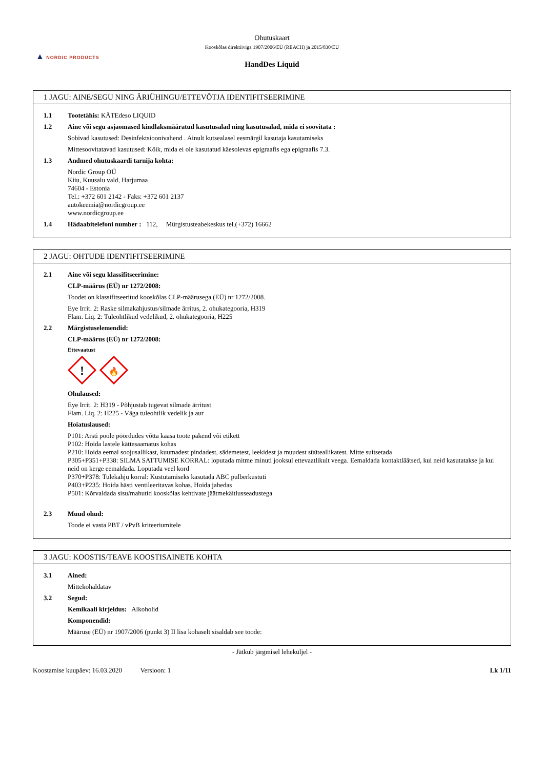▲ NORDIC PRODUCTS
Ohutuskaart
Kooskõlas direktiiviga 1907/2006/EÜ (REACH) ja 2015/830/EU
HandDes Liquid
1 JAGU: AINE/SEGU NING ÄRIÜHINGU/ETTEVÕTJA IDENTIFITSEERIMINE
1.1 Tootetähis: KÄTEdeso LIQUID
1.2 Aine või segu asjaomased kindlaksmääratud kasutusalad ning kasutusalad, mida ei soovitata :
Sobivad kasutused: Desinfektsioonivahend . Ainult kutsealasel eesmärgil kasutaja kasutamiseks
Mittesoovitatavad kasutused: Kõik, mida ei ole kasutatud käesolevas epigraafis ega epigraafis 7.3.
1.3 Andmed ohutuskaardi tarnija kohta:
Nordic Group OÜ
Kiiu, Kuusalu vald, Harjumaa
74604 - Estonia
Tel.: +372 601 2142 - Faks: +372 601 2137
autokeemia@nordicgroup.ee
www.nordicgroup.ee
1.4 Hädaabitelefoni number : 112, Mürgistusteabekeskus tel.(+372) 16662
2 JAGU: OHTUDE IDENTIFITSEERIMINE
2.1 Aine või segu klassifitseerimine:
CLP-määrus (EÜ) nr 1272/2008:
Toodet on klassifitseeritud kooskõlas CLP-määrusega (EÜ) nr 1272/2008.
Eye Irrit. 2: Raske silmakahjustus/silmade ärritus, 2. ohukategooria, H319
Flam. Liq. 2: Tuleohtlikud vedelikud, 2. ohukategooria, H225
2.2 Märgistuselemendid:
CLP-määrus (EÜ) nr 1272/2008:
Ettevaatust
!
🔥
Ohulaused:
Eye Irrit. 2: H319 - Põhjustab tugevat silmade ärritust
Flam. Liq. 2: H225 - Väga tuleohtlik vedelik ja aur
Hoiatuslaused:
P101: Arsti poole pöördudes võtta kaasa toote pakend või etikett
P102: Hoida lastele kättesaamatus kohas
P210: Hoida eemal soojusallikast, kuumadest pindadest, sädemetest, leekidest ja muudest süüteallikatest. Mitte suitsetada
P305+P351+P338: SILMA SATTUMISE KORRAL: loputada mitme minuti jooksul ettevaatlikult veega. Eemaldada kontaktläätsed, kui neid kasutatakse ja kui neid on kerge eemaldada. Loputada veel kord
P370+P378: Tulekahju korral: Kustutamiseks kasutada ABC pulberkustuti
P403+P235: Hoida hästi ventileeritavas kohas. Hoida jahedas
P501: Kõrvaldada sisu/mahutid kooskõlas kehtivate jäätmekäitlusseadustega
2.3 Muud ohud:
Toode ei vasta PBT / vPvB kriteeriumitele
3 JAGU: KOOSTIS/TEAVE KOOSTISAINETE KOHTA
3.1 Ained:
Mittekohaldatav
3.2 Segud:
Kemikaali kirjeldus: Alkoholid
Komponendid:
Määruse (EÜ) nr 1907/2006 (punkt 3) II lisa kohaselt sisaldab see toode:
- Jätkub järgmisel leheküljel -
Koostamise kuupäev: 16.03.2020 Versioon: 1
Lk 1/11